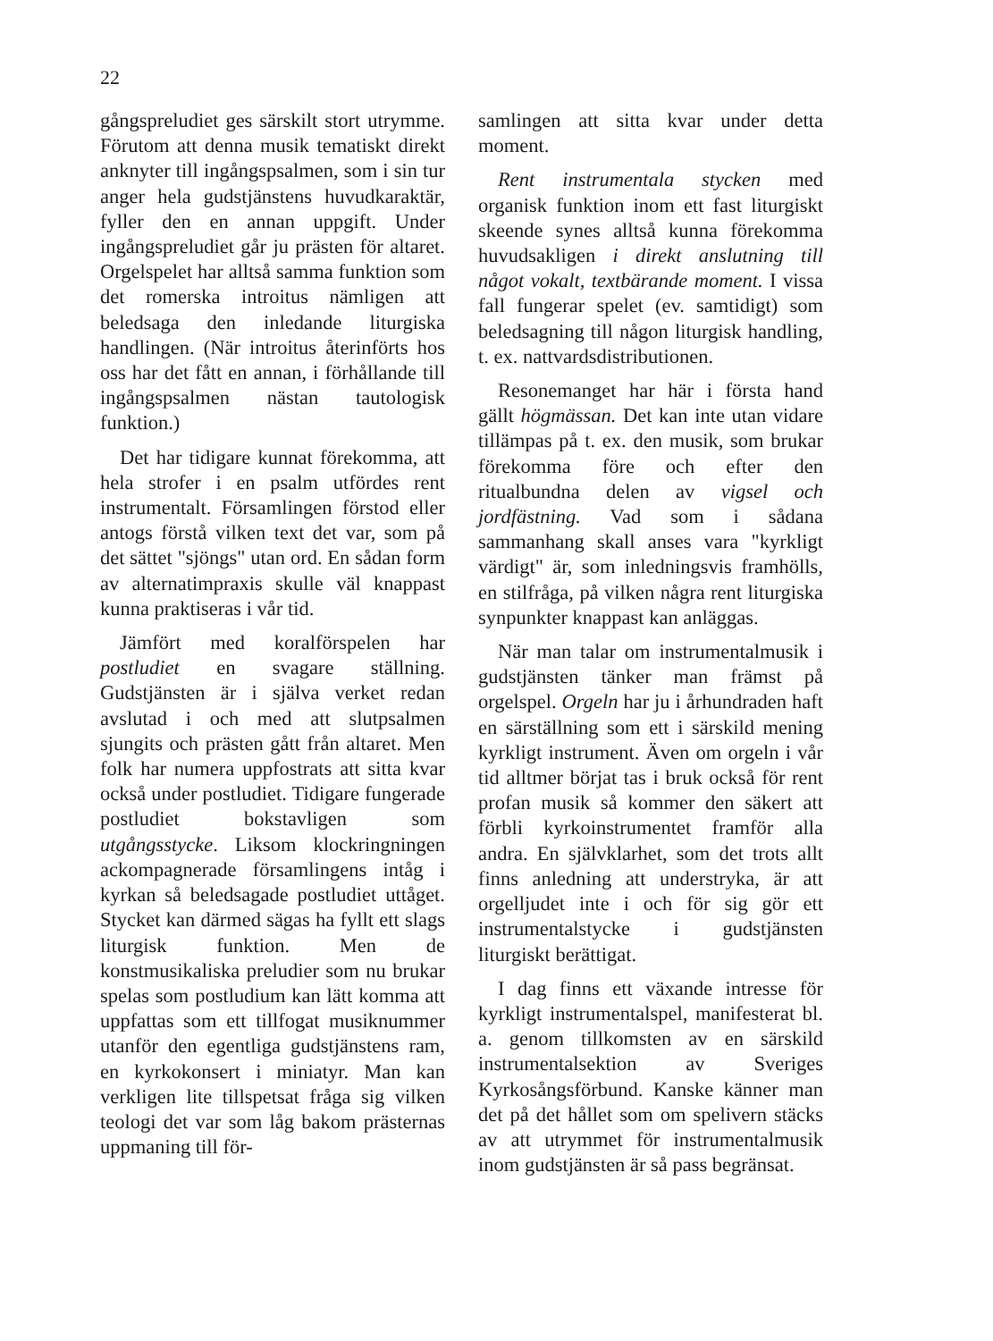22
gångspreludiet ges särskilt stort utrymme. Förutom att denna musik tematiskt direkt anknyter till ingångspsalmen, som i sin tur anger hela gudstjänstens huvudkaraktär, fyller den en annan uppgift. Under ingångspreludiet går ju prästen för altaret. Orgelspelet har alltså samma funktion som det romerska introitus nämligen att beledsaga den inledande liturgiska handlingen. (När introitus återinförts hos oss har det fått en annan, i förhållande till ingångspsalmen nästan tautologisk funktion.)
Det har tidigare kunnat förekomma, att hela strofer i en psalm utfördes rent instrumentalt. Församlingen förstod eller antogs förstå vilken text det var, som på det sättet "sjöngs" utan ord. En sådan form av alternatimpraxis skulle väl knappast kunna praktiseras i vår tid.
Jämfört med koralförspelen har postludiet en svagare ställning. Gudstjänsten är i själva verket redan avslutad i och med att slutpsalmen sjungits och prästen gått från altaret. Men folk har numera uppfostrats att sitta kvar också under postludiet. Tidigare fungerade postludiet bokstavligen som utgångsstycke. Liksom klockringningen ackompagnerade församlingens intåg i kyrkan så beledsagade postludiet uttåget. Stycket kan därmed sägas ha fyllt ett slags liturgisk funktion. Men de konstmusikaliska preludier som nu brukar spelas som postludium kan lätt komma att uppfattas som ett tillfogat musiknummer utanför den egentliga gudstjänstens ram, en kyrkokonsert i miniatyr. Man kan verkligen lite tillspetsat fråga sig vilken teologi det var som låg bakom prästernas uppmaning till för-
samlingen att sitta kvar under detta moment.
Rent instrumentala stycken med organisk funktion inom ett fast liturgiskt skeende synes alltså kunna förekomma huvudsakligen i direkt anslutning till något vokalt, textbärande moment. I vissa fall fungerar spelet (ev. samtidigt) som beledsagning till någon liturgisk handling, t. ex. nattvardsdistributionen.
Resonemanget har här i första hand gällt högmässan. Det kan inte utan vidare tillämpas på t. ex. den musik, som brukar förekomma före och efter den ritualbundna delen av vigsel och jordfästning. Vad som i sådana sammanhang skall anses vara "kyrkligt värdigt" är, som inledningsvis framhölls, en stilfråga, på vilken några rent liturgiska synpunkter knappast kan anläggas.
När man talar om instrumentalmusik i gudstjänsten tänker man främst på orgelspel. Orgeln har ju i århundraden haft en särställning som ett i särskild mening kyrkligt instrument. Även om orgeln i vår tid alltmer börjat tas i bruk också för rent profan musik så kommer den säkert att förbli kyrkoinstrumentet framför alla andra. En självklarhet, som det trots allt finns anledning att understryka, är att orgelljudet inte i och för sig gör ett instrumentalstycke i gudstjänsten liturgiskt berättigat.
I dag finns ett växande intresse för kyrkligt instrumentalspel, manifesterat bl. a. genom tillkomsten av en särskild instrumentalsektion av Sveriges Kyrkosångsförbund. Kanske känner man det på det hållet som om spelivern stäcks av att utrymmet för instrumentalmusik inom gudstjänsten är så pass begränsat.